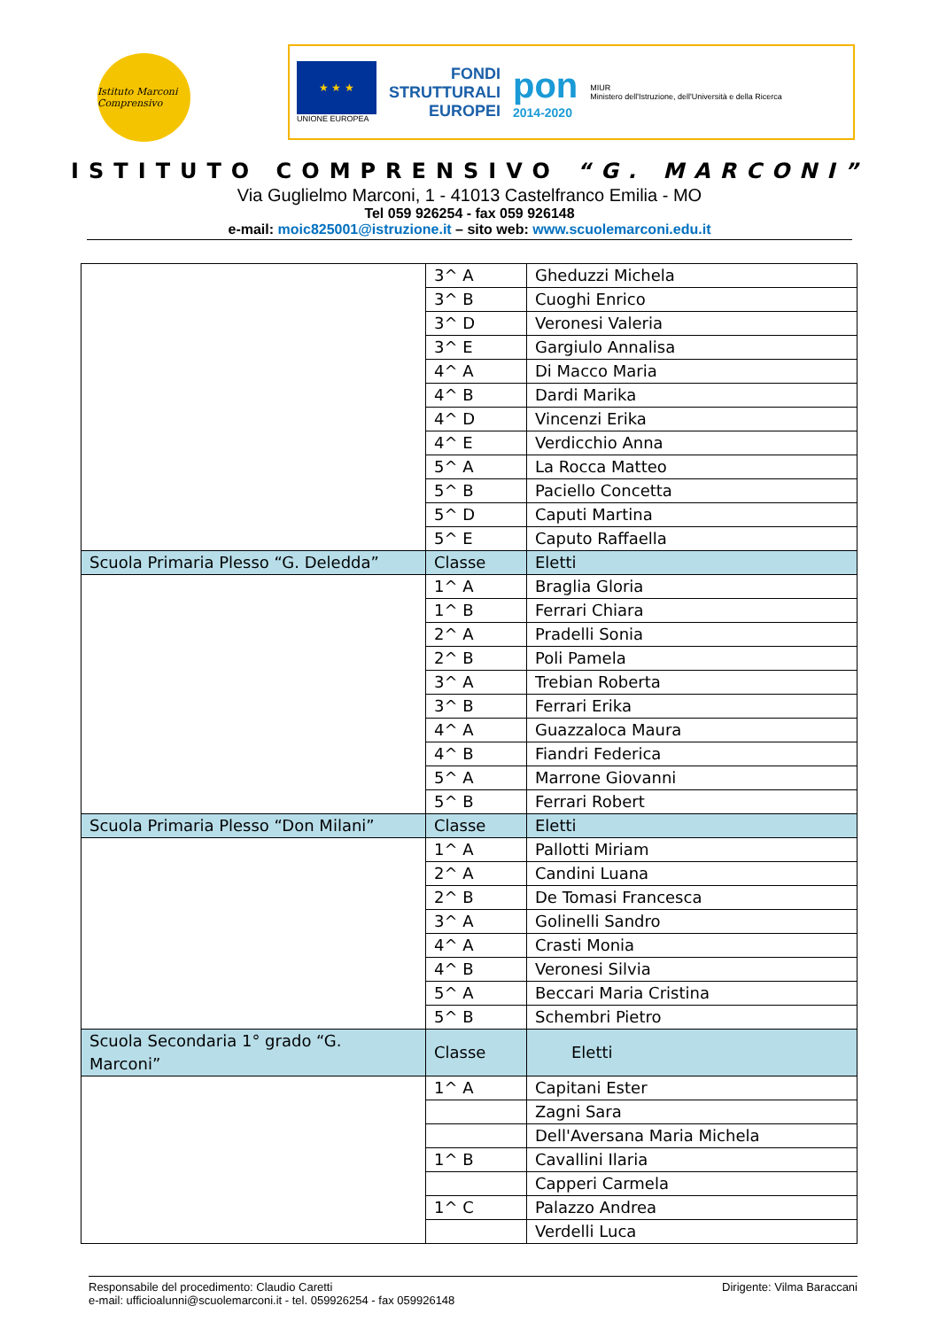Istituto Marconi Comprensivo
★ ★ ★
UNIONE EUROPEA
FONDI
STRUTTURALI
EUROPEI
pon
2014-2020
MIUR
Ministero dell'Istruzione, dell'Università e della Ricerca
ISTITUTO COMPRENSIVO “G. MARCONI”
Via Guglielmo Marconi, 1 - 41013 Castelfranco Emilia - MO
Tel 059 926254 - fax 059 926148
e-mail: moic825001@istruzione.it – sito web: www.scuolemarconi.edu.it
| | 3^ A | Gheduzzi Michela |
| | 3^ B | Cuoghi Enrico |
| | 3^ D | Veronesi Valeria |
| | 3^ E | Gargiulo Annalisa |
| | 4^ A | Di Macco Maria |
| | 4^ B | Dardi Marika |
| | 4^ D | Vincenzi Erika |
| | 4^ E | Verdicchio Anna |
| | 5^ A | La Rocca Matteo |
| | 5^ B | Paciello Concetta |
| | 5^ D | Caputi Martina |
| | 5^ E | Caputo Raffaella |
| Scuola Primaria Plesso “G. Deledda” | Classe | Eletti |
| | 1^ A | Braglia Gloria |
| | 1^ B | Ferrari Chiara |
| | 2^ A | Pradelli Sonia |
| | 2^ B | Poli Pamela |
| | 3^ A | Trebian Roberta |
| | 3^ B | Ferrari Erika |
| | 4^ A | Guazzaloca Maura |
| | 4^ B | Fiandri Federica |
| | 5^ A | Marrone Giovanni |
| | 5^ B | Ferrari Robert |
| Scuola Primaria Plesso “Don Milani” | Classe | Eletti |
| | 1^ A | Pallotti Miriam |
| | 2^ A | Candini Luana |
| | 2^ B | De Tomasi Francesca |
| | 3^ A | Golinelli Sandro |
| | 4^ A | Crasti Monia |
| | 4^ B | Veronesi Silvia |
| | 5^ A | Beccari Maria Cristina |
| | 5^ B | Schembri Pietro |
| Scuola Secondaria 1° grado “G. Marconi” | Classe | Eletti |
| | 1^ A | Capitani Ester |
| | | Zagni Sara |
| | | Dell'Aversana Maria Michela |
| | 1^ B | Cavallini Ilaria |
| | | Capperi Carmela |
| | 1^ C | Palazzo Andrea |
| | | Verdelli Luca |
Responsabile del procedimento: Claudio Caretti
e-mail: ufficioalunni@scuolemarconi.it - tel. 059926254 - fax 059926148
Dirigente: Vilma Baraccani